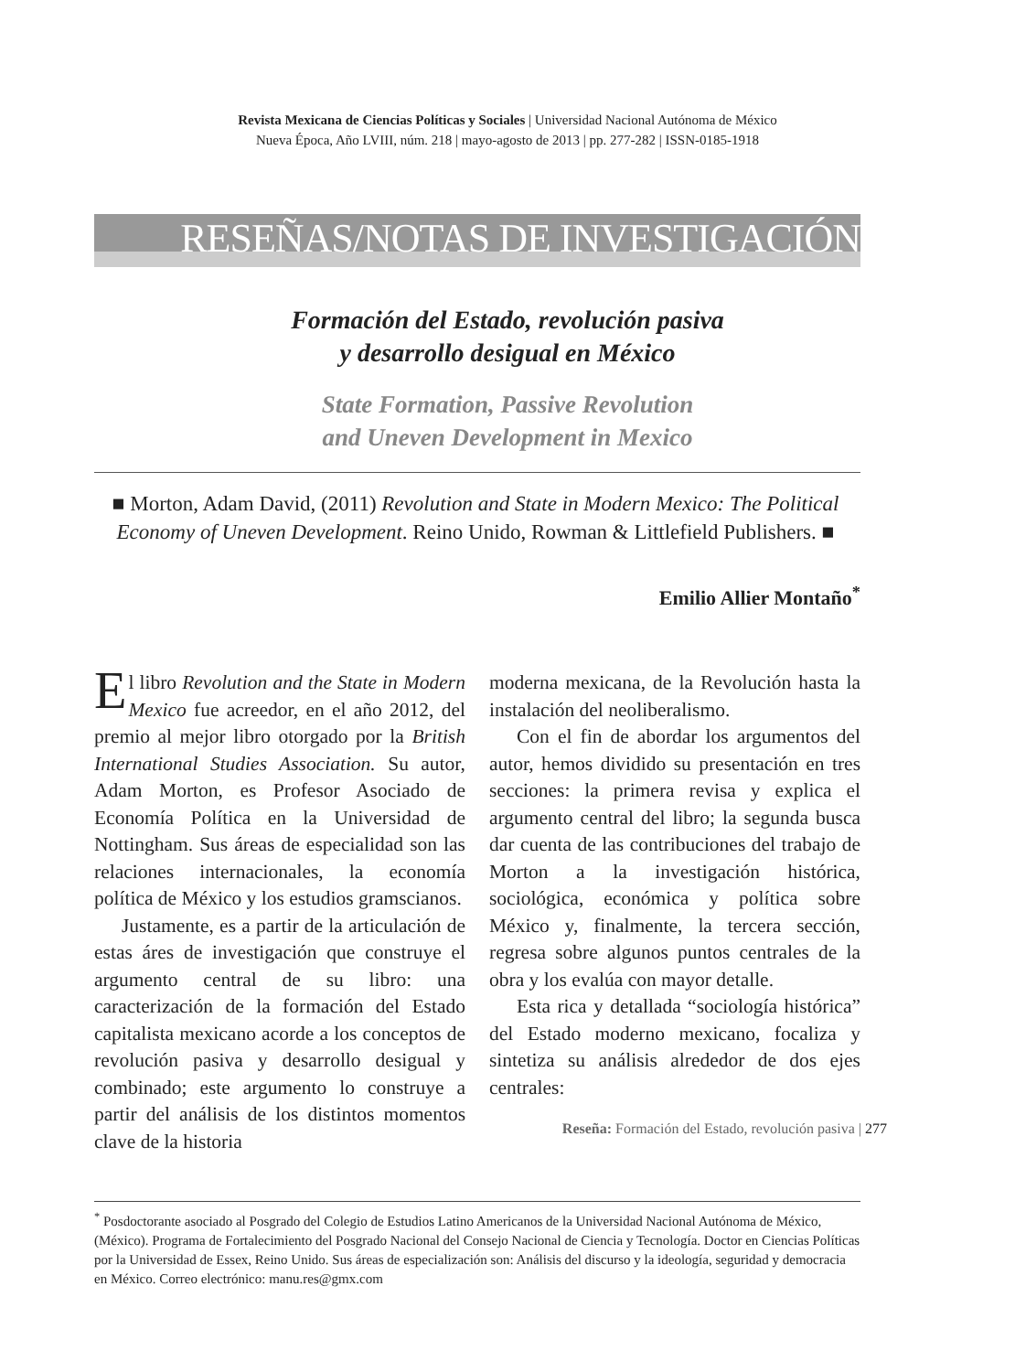Revista Mexicana de Ciencias Políticas y Sociales | Universidad Nacional Autónoma de México
Nueva Época, Año LVIII, núm. 218 | mayo-agosto de 2013 | pp. 277-282 | ISSN-0185-1918
RESEÑAS/NOTAS DE INVESTIGACIÓN
Formación del Estado, revolución pasiva
y desarrollo desigual en México
State Formation, Passive Revolution
and Uneven Development in Mexico
■ Morton, Adam David, (2011) Revolution and State in Modern Mexico: The Political Economy of Uneven Development. Reino Unido, Rowman & Littlefield Publishers. ■
Emilio Allier Montaño<sup>*</sup>
El libro Revolution and the State in Modern Mexico fue acreedor, en el año 2012, del premio al mejor libro otorgado por la British International Studies Association. Su autor, Adam Morton, es Profesor Asociado de Economía Política en la Universidad de Nottingham. Sus áreas de especialidad son las relaciones internacionales, la economía política de México y los estudios gramscianos.
Justamente, es a partir de la articulación de estas áres de investigación que construye el argumento central de su libro: una caracterización de la formación del Estado capitalista mexicano acorde a los conceptos de revolución pasiva y desarrollo desigual y combinado; este argumento lo construye a partir del análisis de los distintos momentos clave de la historia
moderna mexicana, de la Revolución hasta la instalación del neoliberalismo.
Con el fin de abordar los argumentos del autor, hemos dividido su presentación en tres secciones: la primera revisa y explica el argumento central del libro; la segunda busca dar cuenta de las contribuciones del trabajo de Morton a la investigación histórica, sociológica, económica y política sobre México y, finalmente, la tercera sección, regresa sobre algunos puntos centrales de la obra y los evalúa con mayor detalle.
Esta rica y detallada “sociología histórica” del Estado moderno mexicano, focaliza y sintetiza su análisis alrededor de dos ejes centrales:
<sup>*</sup> Posdoctorante asociado al Posgrado del Colegio de Estudios Latino Americanos de la Universidad Nacional Autónoma de México, (México). Programa de Fortalecimiento del Posgrado Nacional del Consejo Nacional de Ciencia y Tecnología. Doctor en Ciencias Políticas por la Universidad de Essex, Reino Unido. Sus áreas de especialización son: Análisis del discurso y la ideología, seguridad y democracia en México. Correo electrónico: manu.res@gmx.com
Reseña: Formación del Estado, revolución pasiva | 277